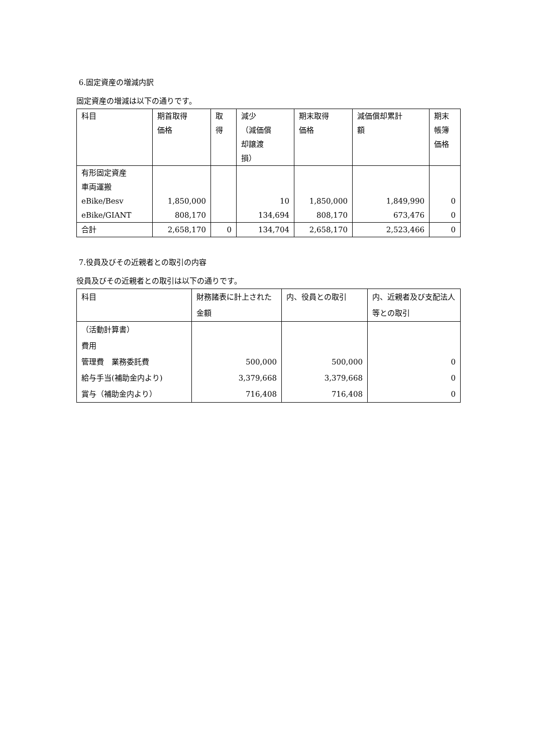6.固定資産の増減内訳
固定資産の増減は以下の通りです。
| 科目 | 期首取得 価格 | 取 得 | 減少 （減価償 却譲渡 損） | 期末取得 価格 | 減価償却累計 額 | 期末 帳簿 価格 |
| 有形固定資産 車両運搬 eBike/Besv eBike/GIANT | 1,850,000 808,170 | | 10 134,694 | 1,850,000 808,170 | 1,849,990 673,476 | 0 0 |
| 合計 | 2,658,170 | 0 | 134,704 | 2,658,170 | 2,523,466 | 0 |
7.役員及びその近親者との取引の内容
役員及びその近親者との取引は以下の通りです。
| 科目 | 財務諸表に計上された金額 | 内、役員との取引 | 内、近親者及び支配法人等との取引 |
| （活動計算書） 費用 管理費 業務委託費 給与手当(補助金内より) 賞与（補助金内より） | 500,000 3,379,668 716,408 | 500,000 3,379,668 716,408 | 0 0 0 |